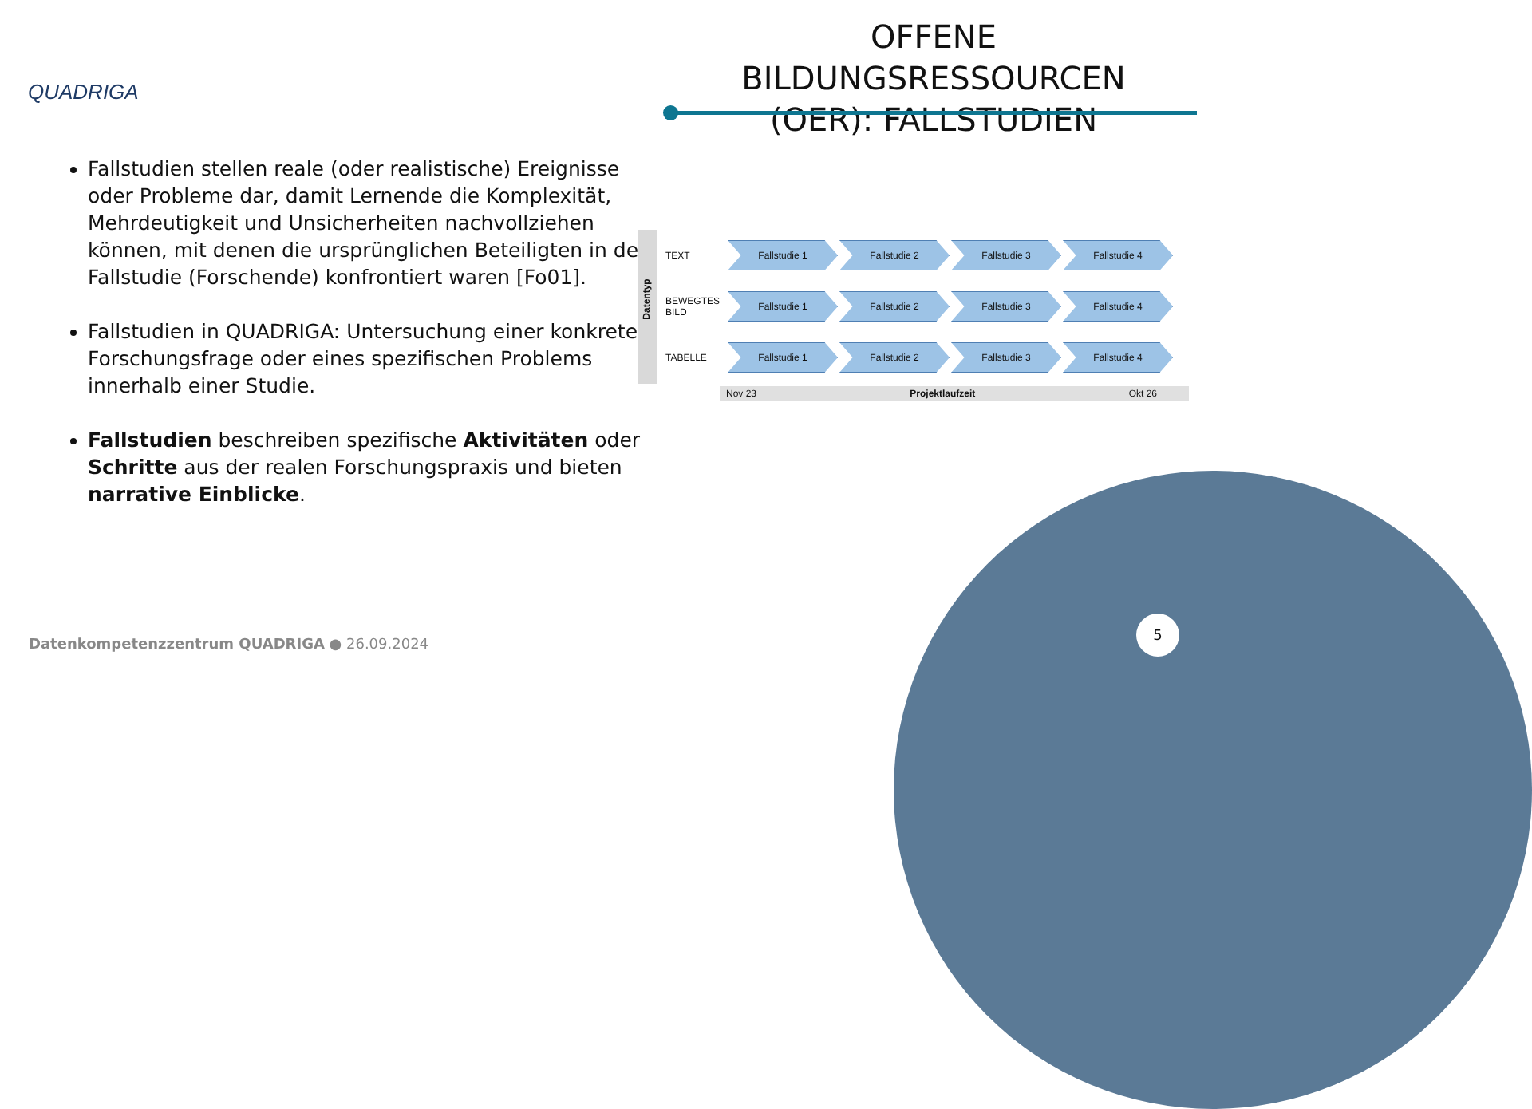QUADRIGA
OFFENE BILDUNGSRESSOURCEN (OER): FALLSTUDIEN
Fallstudien stellen reale (oder realistische) Ereignisse oder Probleme dar, damit Lernende die Komplexität, Mehrdeutigkeit und Unsicherheiten nachvollziehen können, mit denen die ursprünglichen Beteiligten in der Fallstudie (Forschende) konfrontiert waren [Fo01].
Fallstudien in QUADRIGA: Untersuchung einer konkreten Forschungsfrage oder eines spezifischen Problems innerhalb einer Studie.
Fallstudien beschreiben spezifische Aktivitäten oder Schritte aus der realen Forschungspraxis und bieten narrative Einblicke.
Datentyp
TEXT
Fallstudie 1 Fallstudie 2 Fallstudie 3 Fallstudie 4
BEWEGTES BILD
Fallstudie 1 Fallstudie 2 Fallstudie 3 Fallstudie 4
TABELLE
Fallstudie 1 Fallstudie 2 Fallstudie 3 Fallstudie 4
Nov 23 Projektlaufzeit Okt 26
Datenkompetenzzentrum QUADRIGA ● 26.09.2024
5